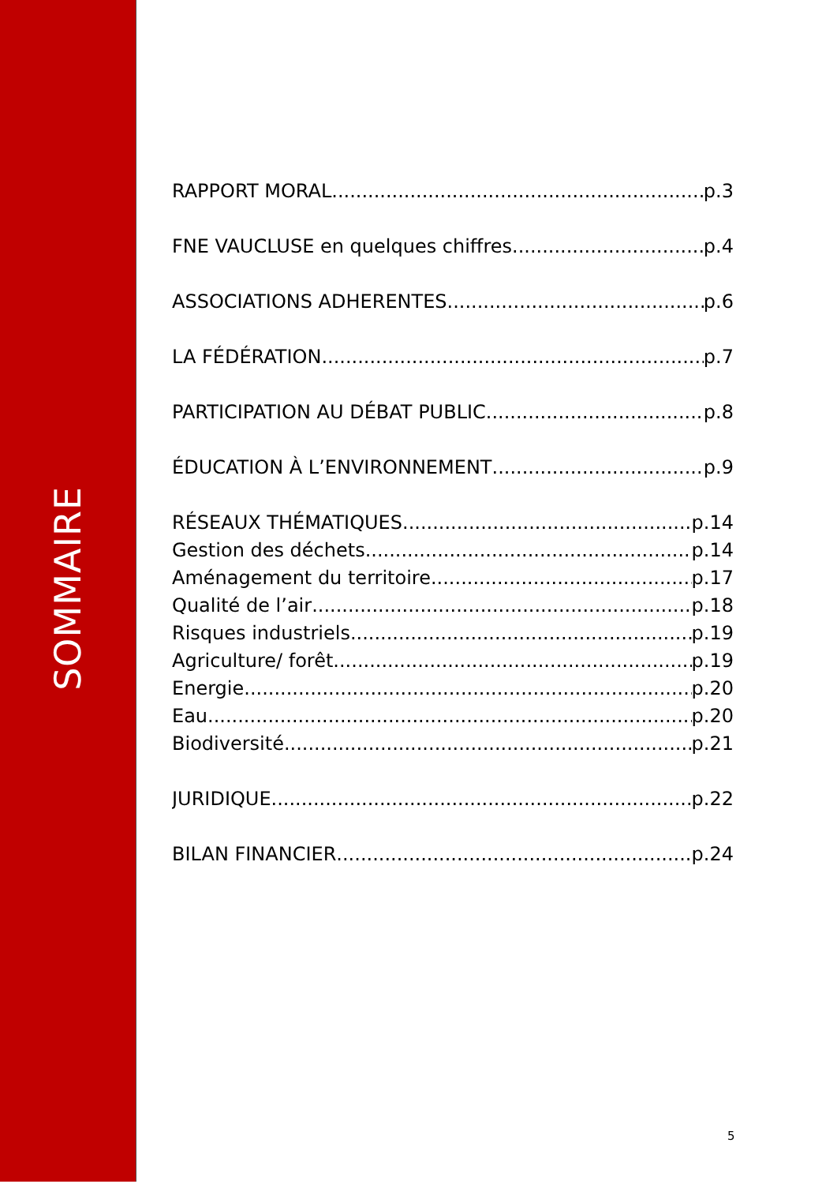SOMMAIRE
RAPPORT MORAL p.3
FNE VAUCLUSE en quelques chiffres p.4
ASSOCIATIONS ADHERENTES p.6
LA FÉDÉRATION p.7
PARTICIPATION AU DÉBAT PUBLIC p.8
ÉDUCATION À L’ENVIRONNEMENT p.9
RÉSEAUX THÉMATIQUES p.14
Gestion des déchets p.14
Aménagement du territoire p.17
Qualité de l’air p.18
Risques industriels p.19
Agriculture/ forêt p.19
Energie p.20
Eau p.20
Biodiversité p.21
JURIDIQUE p.22
BILAN FINANCIER p.24
5